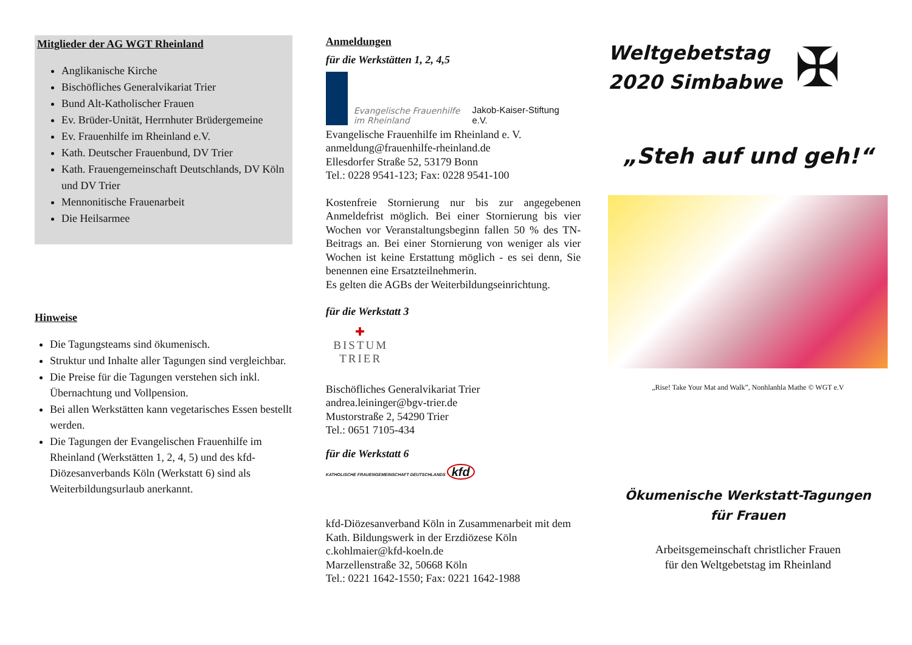Mitglieder der AG WGT Rheinland
Anglikanische Kirche
Bischöfliches Generalvikariat Trier
Bund Alt-Katholischer Frauen
Ev. Brüder-Unität, Herrnhuter Brüdergemeine
Ev. Frauenhilfe im Rheinland e.V.
Kath. Deutscher Frauenbund, DV Trier
Kath. Frauengemeinschaft Deutschlands, DV Köln und DV Trier
Mennonitische Frauenarbeit
Die Heilsarmee
Hinweise
Die Tagungsteams sind ökumenisch.
Struktur und Inhalte aller Tagungen sind vergleichbar.
Die Preise für die Tagungen verstehen sich inkl. Übernachtung und Vollpension.
Bei allen Werkstätten kann vegetarisches Essen bestellt werden.
Die Tagungen der Evangelischen Frauenhilfe im Rheinland (Werkstätten 1, 2, 4, 5) und des kfd-Diözesanverbands Köln (Werkstatt 6) sind als Weiterbildungsurlaub anerkannt.
Anmeldungen
für die Werkstätten 1, 2, 4,5
Evangelische Frauenhilfe
im Rheinland Jakob-Kaiser-Stiftung
e.V.
Evangelische Frauenhilfe im Rheinland e. V.
anmeldung@frauenhilfe-rheinland.de
Ellesdorfer Straße 52, 53179 Bonn
Tel.: 0228 9541-123; Fax: 0228 9541-100
Kostenfreie Stornierung nur bis zur angegebenen Anmeldefrist möglich. Bei einer Stornierung bis vier Wochen vor Veranstaltungsbeginn fallen 50 % des TN- Beitrags an. Bei einer Stornierung von weniger als vier Wochen ist keine Erstattung möglich - es sei denn, Sie benennen eine Ersatzteilnehmerin.
Es gelten die AGBs der Weiterbildungseinrichtung.
für die Werkstatt 3
✚
BISTUM
TRIER
Bischöfliches Generalvikariat Trier
andrea.leininger@bgv-trier.de
Mustorstraße 2, 54290 Trier
Tel.: 0651 7105-434
für die Werkstatt 6
KATHOLISCHE FRAUENGEMEINSCHAFT DEUTSCHLANDS kfd
kfd-Diözesanverband Köln in Zusammenarbeit mit dem Kath. Bildungswerk in der Erzdiözese Köln
c.kohlmaier@kfd-koeln.de
Marzellenstraße 32, 50668 Köln
Tel.: 0221 1642-1550; Fax: 0221 1642-1988
Weltgebetstag
2020 Simbabwe
✠
„Steh auf und geh!“
„Rise! Take Your Mat and Walk”, Nonhlanhla Mathe © WGT e.V
Ökumenische Werkstatt-Tagungen
für Frauen
Arbeitsgemeinschaft christlicher Frauen
für den Weltgebetstag im Rheinland